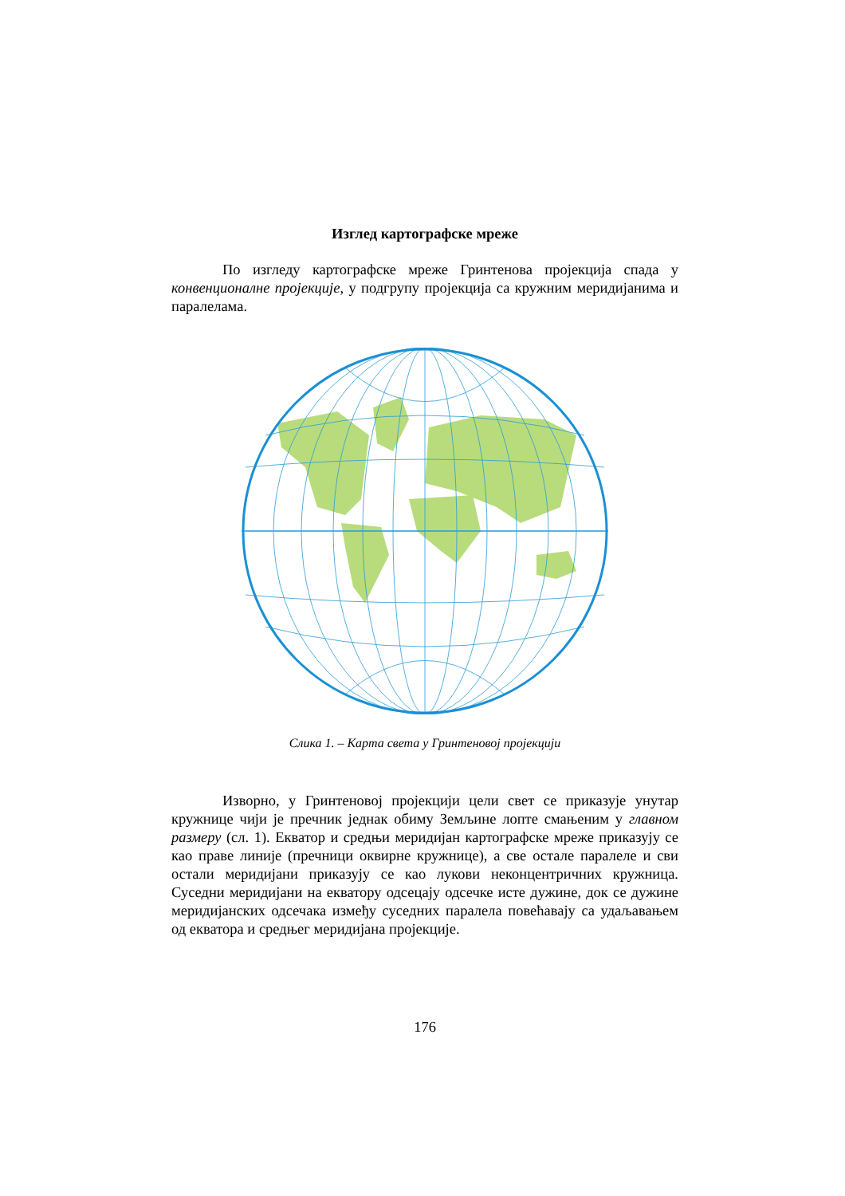Изглед картографске мреже
По изгледу картографске мреже Гринтенова пројекција спада у конвенционалне пројекције, у подгрупу пројекција са кружним меридијанима и паралелама.
Слика 1. – Карта света у Гринтеновој пројекцији
Изворно, у Гринтеновој пројекцији цели свет се приказује унутар кружнице чији је пречник једнак обиму Земљине лопте смањеним у главном размеру (сл. 1). Екватор и средњи меридијан картографске мреже приказују се као праве линије (пречници оквирне кружнице), а све остале паралеле и сви остали меридијани приказују се као лукови неконцентричних кружница. Суседни меридијани на екватору одсецају одсечке исте дужине, док се дужине меридијанских одсечака између суседних паралела повећавају са удаљавањем од екватора и средњег меридијана пројекције.
176